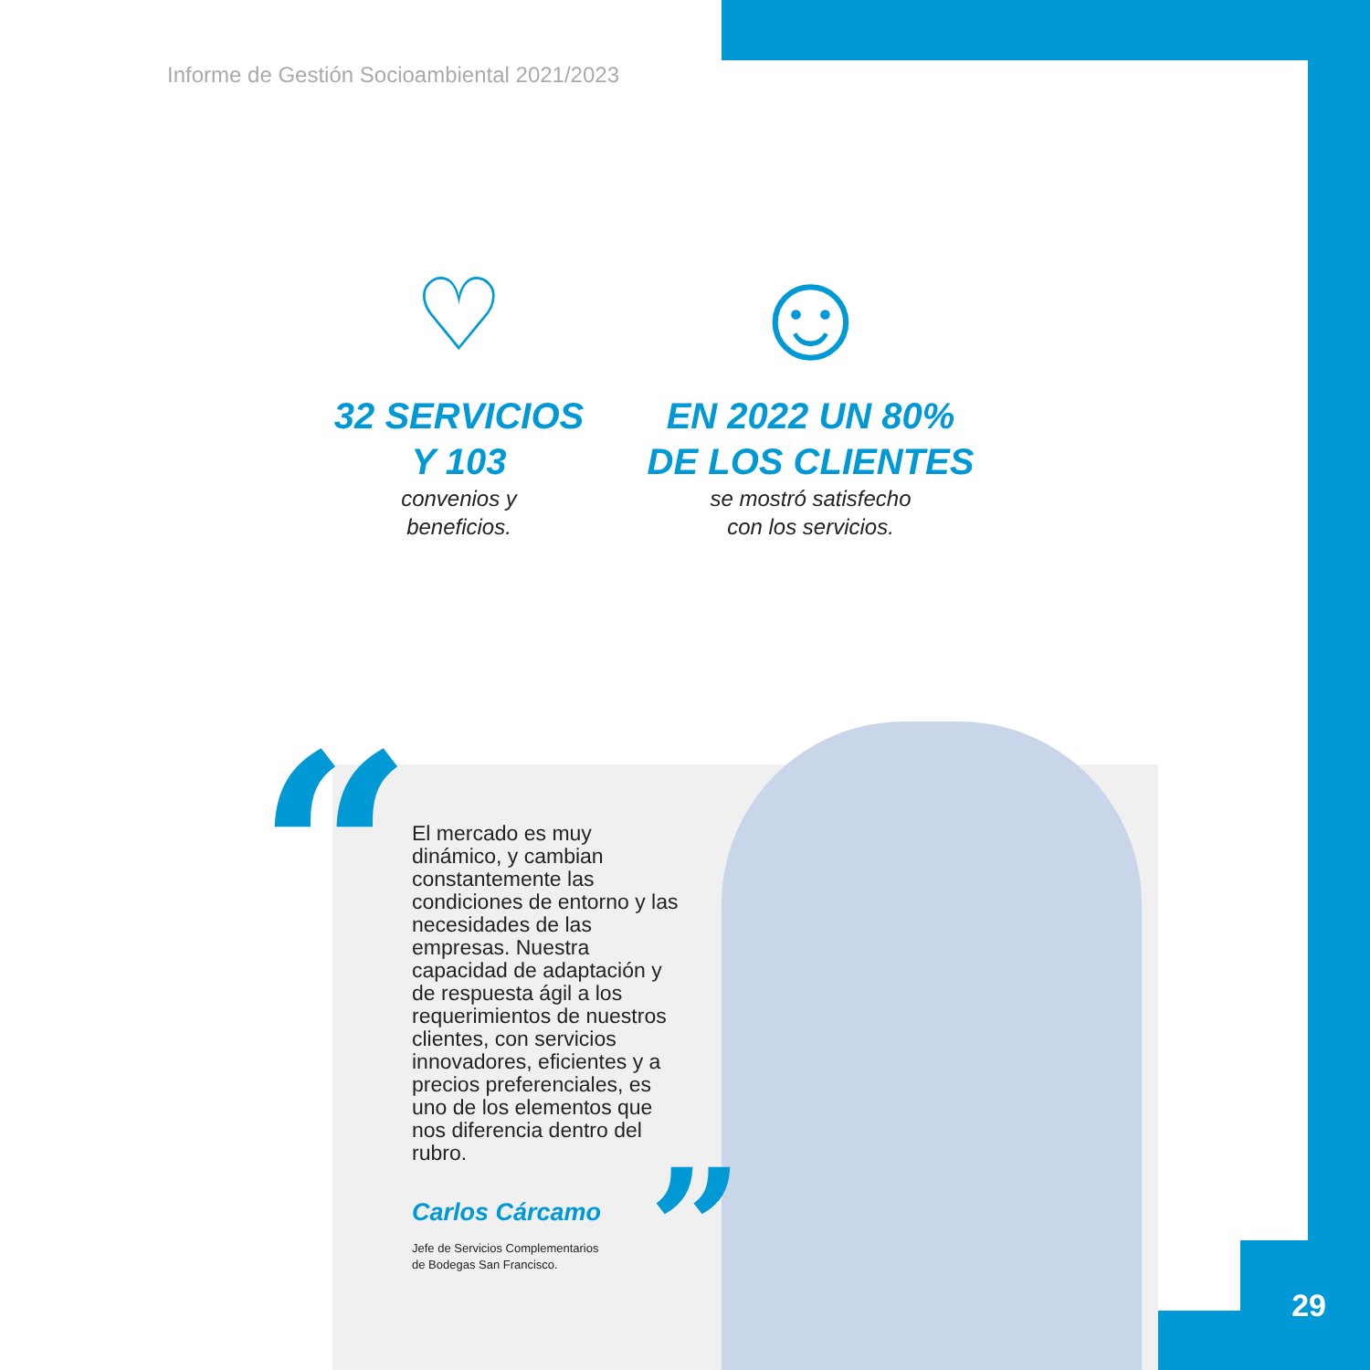Informe de Gestión Socioambiental 2021/2023
♡
32 SERVICIOS
Y 103
convenios y
beneficios.
☺
EN 2022 UN 80%
DE LOS CLIENTES
se mostró satisfecho
con los servicios.
“
”
El mercado es muy dinámico, y cambian constantemente las condiciones de entorno y las necesidades de las empresas. Nuestra capacidad de adaptación y de respuesta ágil a los requerimientos de nuestros clientes, con servicios innovadores, eficientes y a precios preferenciales, es uno de los elementos que nos diferencia dentro del rubro.
Carlos Cárcamo
Jefe de Servicios Complementarios
de Bodegas San Francisco.
29